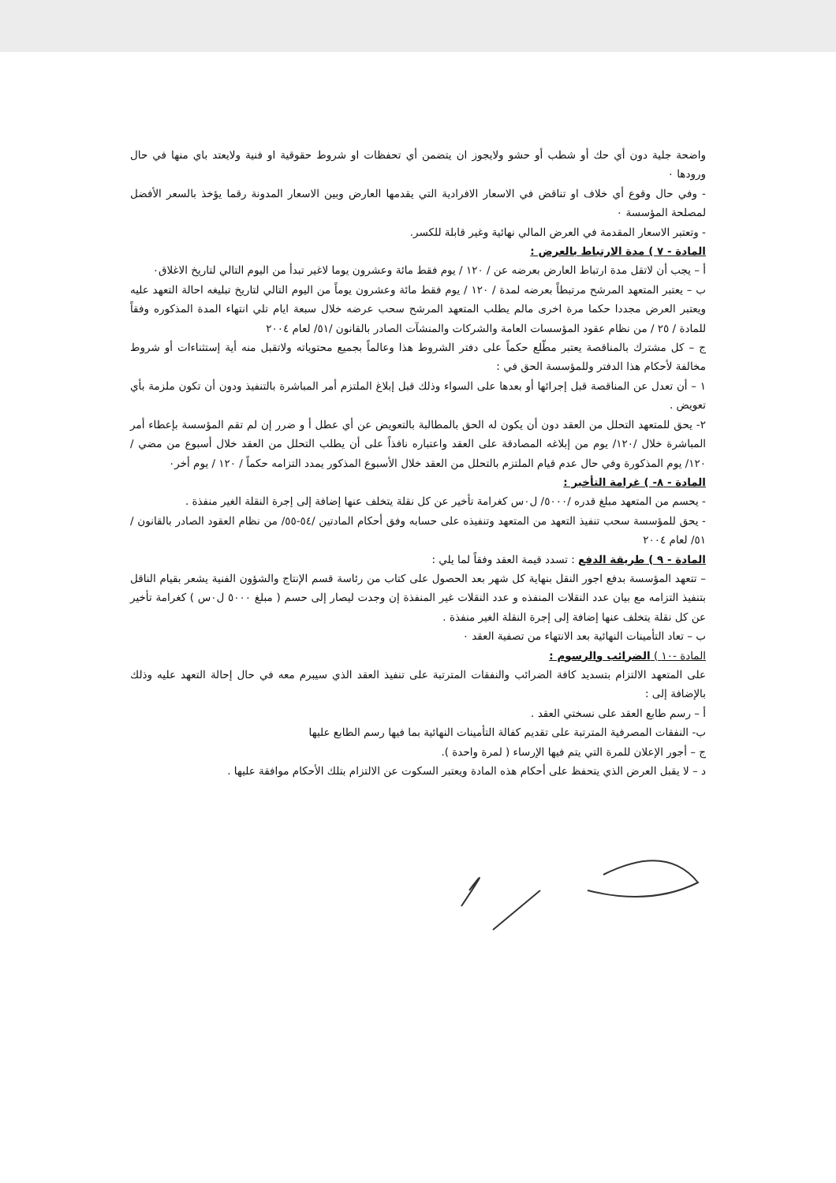واضحة جلية دون أي حك أو شطب أو حشو ولايجوز ان يتضمن أي تحفظات او شروط حقوقية او فنية ولايعتد باي منها في حال ورودها ٠
- وفي حال وقوع أي خلاف او تناقض في الاسعار الافرادية التي يقدمها العارض وبين الاسعار المدونة رقما يؤخذ بالسعر الأفضل لمصلحة المؤسسة ٠
- وتعتبر الاسعار المقدمة في العرض المالي نهائية وغير قابلة للكسر.
المادة - ٧ ) مدة الارتباط بالعرض :
أ – يجب أن لاتقل مدة ارتباط العارض بعرضه عن / ١٢٠ / يوم فقط مائة وعشرون يوما لاغير تبدأ من اليوم التالي لتاريخ الاغلاق٠
ب – يعتبر المتعهد المرشح مرتبطاً بعرضه لمدة / ١٢٠ / يوم فقط مائة وعشرون يوماً من اليوم التالي لتاريخ تبليغه احالة التعهد عليه ويعتبر العرض مجددا حكما مرة اخرى مالم يطلب المتعهد المرشح سحب عرضه خلال سبعة ايام تلي انتهاء المدة المذكوره وفقاً للمادة / ٢٥ / من نظام عقود المؤسسات العامة والشركات والمنشآت الصادر بالقانون /٥١/ لعام ٢٠٠٤
ج – كل مشترك بالمناقصة يعتبر مطّلع حكماً على دفتر الشروط هذا وعالماً بجميع محتوياته ولاتقبل منه أية إستثناءات أو شروط مخالفة لأحكام هذا الدفتر وللمؤسسة الحق في :
١ – أن تعدل عن المناقصة قبل إجرائها أو بعدها على السواء وذلك قبل إبلاغ الملتزم أمر المباشرة بالتنفيذ ودون أن تكون ملزمة بأي تعويض .
٢- يحق للمتعهد التحلل من العقد دون أن يكون له الحق بالمطالبة بالتعويض عن أي عطل أ و ضرر إن لم تقم المؤسسة بإعطاء أمر المباشرة خلال /١٢٠/ يوم من إبلاغه المصادقة على العقد واعتباره نافذاً على أن يطلب التحلل من العقد خلال أسبوع من مضي / ١٢٠/ يوم المذكورة وفي حال عدم قيام الملتزم بالتحلل من العقد خلال الأسبوع المذكور يمدد التزامه حكماً / ١٢٠ / يوم أخر٠
المادة - ٨- ) غرامة التأخير :
- يحسم من المتعهد مبلغ قدره /٥٠٠٠/ ل٠س كغرامة تأخير عن كل نقلة يتخلف عنها إضافة إلى إجرة النقلة الغير منفذة .
- يحق للمؤسسة سحب تنفيذ التعهد من المتعهد وتنفيذه على حسابه وفق أحكام المادتين /٥٤-٥٥/ من نظام العقود الصادر بالقانون /٥١/ لعام ٢٠٠٤
المادة - ٩ ) طريقة الدفع : تسدد قيمة العقد وفقاً لما يلي :
– تتعهد المؤسسة بدفع اجور النقل بنهاية كل شهر بعد الحصول على كتاب من رئاسة قسم الإنتاج والشؤون الفنية يشعر بقيام الناقل بتنفيذ التزامه مع بيان عدد النقلات المنفذه و عدد النقلات غير المنفذة إن وجدت ليصار إلى حسم ( مبلغ ٥٠٠٠ ل٠س ) كغرامة تأخير عن كل نقلة يتخلف عنها إضافة إلى إجرة النقلة الغير منفذة .
ب – تعاد التأمينات النهائية بعد الانتهاء من تصفية العقد ٠
المادة -١٠ ) الضرائب والرسوم :
على المتعهد الالتزام بتسديد كافة الضرائب والنفقات المترتبة على تنفيذ العقد الذي سيبرم معه في حال إحالة التعهد عليه وذلك بالإضافة إلى :
أ – رسم طابع العقد على نسختي العقد .
ب- النفقات المصرفية المترتبة على تقديم كفالة التأمينات النهائية بما فيها رسم الطابع عليها
ج – أجور الإعلان للمرة التي يتم فيها الإرساء ( لمرة واحدة ).
د – لا يقبل العرض الذي يتحفظ على أحكام هذه المادة ويعتبر السكوت عن الالتزام بتلك الأحكام موافقة عليها .